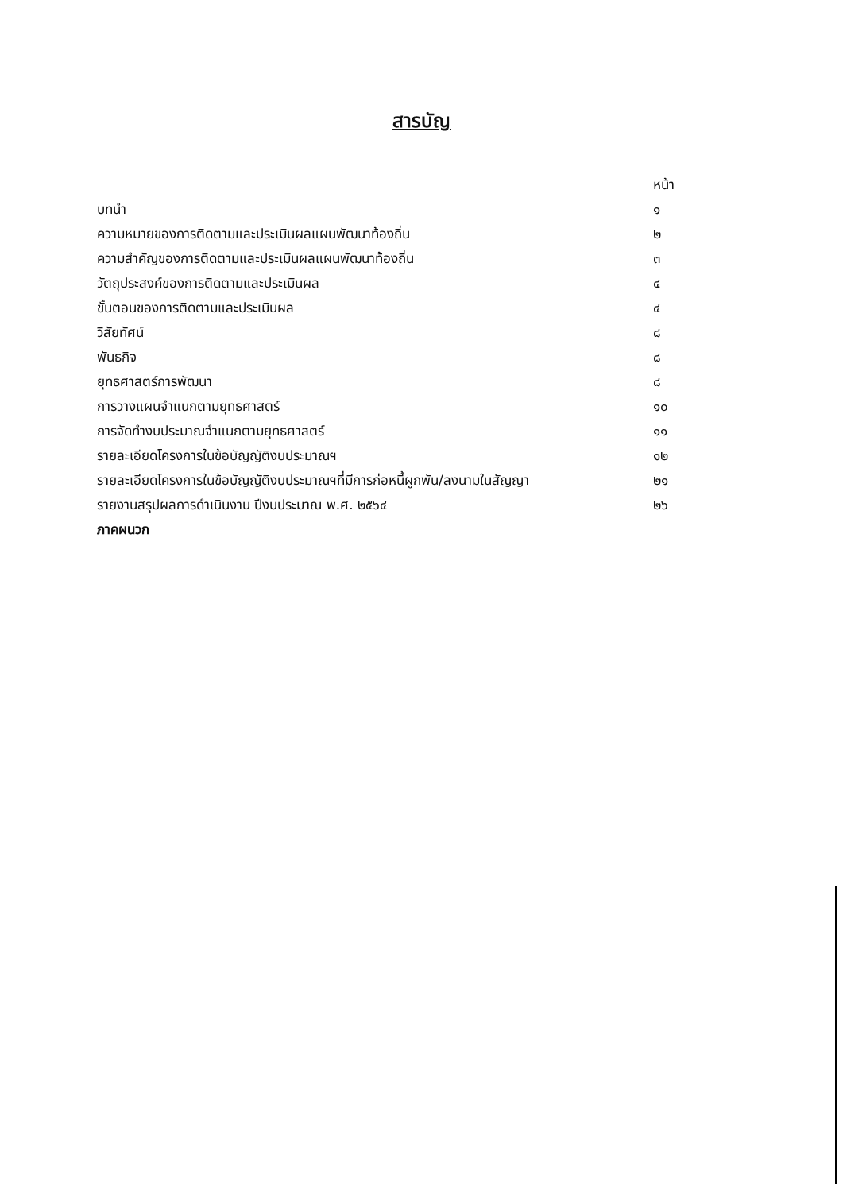สารบัญ
| | หน้า |
| บทนำ | ๑ |
| ความหมายของการติดตามและประเมินผลแผนพัฒนาท้องถิ่น | ๒ |
| ความสำคัญของการติดตามและประเมินผลแผนพัฒนาท้องถิ่น | ๓ |
| วัตถุประสงค์ของการติดตามและประเมินผล | ๔ |
| ขั้นตอนของการติดตามและประเมินผล | ๔ |
| วิสัยทัศน์ | ๘ |
| พันธกิจ | ๘ |
| ยุทธศาสตร์การพัฒนา | ๘ |
| การวางแผนจำแนกตามยุทธศาสตร์ | ๑๐ |
| การจัดทำงบประมาณจำแนกตามยุทธศาสตร์ | ๑๑ |
| รายละเอียดโครงการในข้อบัญญัติงบประมาณฯ | ๑๒ |
| รายละเอียดโครงการในข้อบัญญัติงบประมาณฯที่มีการก่อหนี้ผูกพัน/ลงนามในสัญญา | ๒๑ |
| รายงานสรุปผลการดำเนินงาน ปีงบประมาณ พ.ศ. ๒๕๖๔ | ๒๖ |
| ภาคผนวก | |